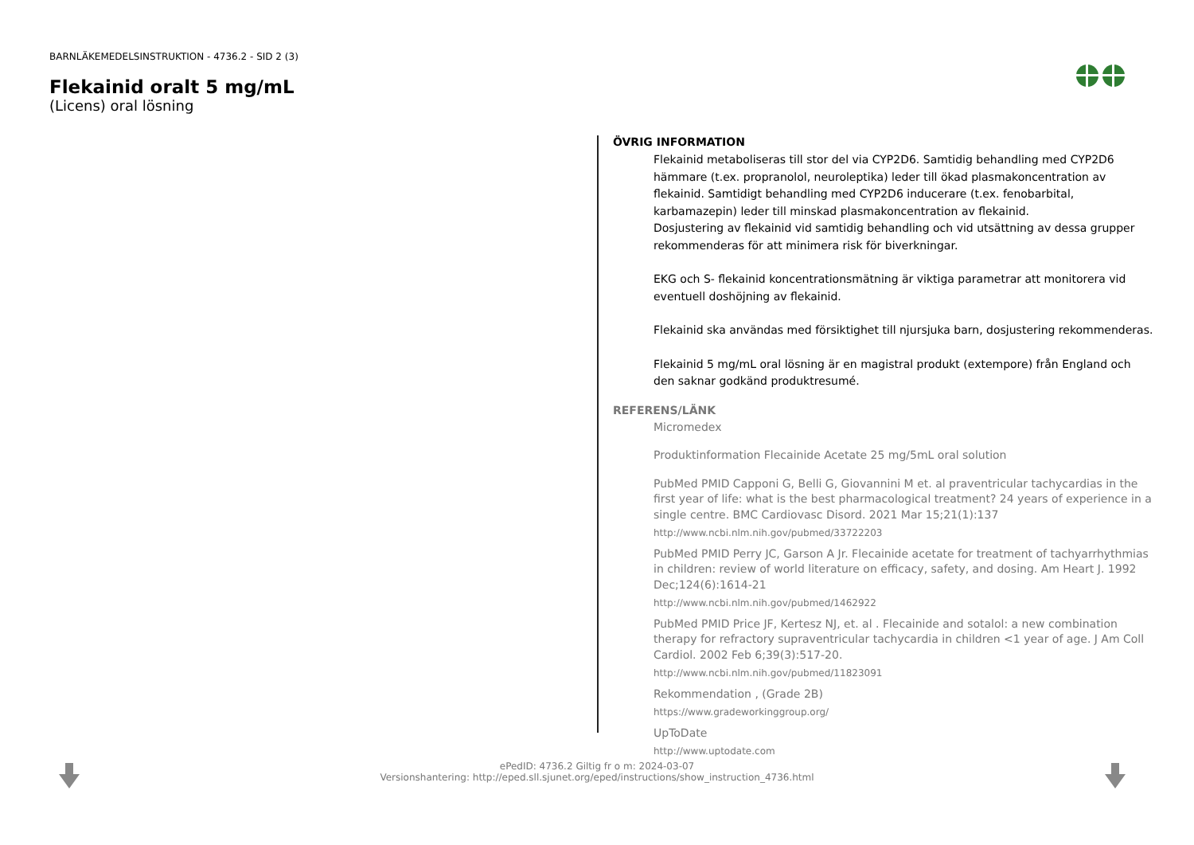BARNLÄKEMEDELSINSTRUKTION - 4736.2 - SID 2 (3)
Flekainid oralt 5 mg/mL
(Licens) oral lösning
ÖVRIG INFORMATION
Flekainid metaboliseras till stor del via CYP2D6. Samtidig behandling med CYP2D6 hämmare (t.ex. propranolol, neuroleptika) leder till ökad plasmakoncentration av flekainid. Samtidigt behandling med CYP2D6 inducerare (t.ex. fenobarbital, karbamazepin) leder till minskad plasmakoncentration av flekainid.
Dosjustering av flekainid vid samtidig behandling och vid utsättning av dessa grupper rekommenderas för att minimera risk för biverkningar.
EKG och S- flekainid koncentrationsmätning är viktiga parametrar att monitorera vid eventuell doshöjning av flekainid.
Flekainid ska användas med försiktighet till njursjuka barn, dosjustering rekommenderas.
Flekainid 5 mg/mL oral lösning är en magistral produkt (extempore) från England och den saknar godkänd produktresumé.
REFERENS/LÄNK
Micromedex
Produktinformation Flecainide Acetate 25 mg/5mL oral solution
PubMed PMID Capponi G, Belli G, Giovannini M et. al praventricular tachycardias in the first year of life: what is the best pharmacological treatment? 24 years of experience in a single centre. BMC Cardiovasc Disord. 2021 Mar 15;21(1):137
http://www.ncbi.nlm.nih.gov/pubmed/33722203
PubMed PMID Perry JC, Garson A Jr. Flecainide acetate for treatment of tachyarrhythmias in children: review of world literature on efficacy, safety, and dosing. Am Heart J. 1992 Dec;124(6):1614-21
http://www.ncbi.nlm.nih.gov/pubmed/1462922
PubMed PMID Price JF, Kertesz NJ, et. al . Flecainide and sotalol: a new combination therapy for refractory supraventricular tachycardia in children <1 year of age. J Am Coll Cardiol. 2002 Feb 6;39(3):517-20.
http://www.ncbi.nlm.nih.gov/pubmed/11823091
Rekommendation , (Grade 2B)
https://www.gradeworkinggroup.org/
UpToDate
http://www.uptodate.com
ePedID: 4736.2 Giltig fr o m: 2024-03-07
Versionshantering: http://eped.sll.sjunet.org/eped/instructions/show_instruction_4736.html